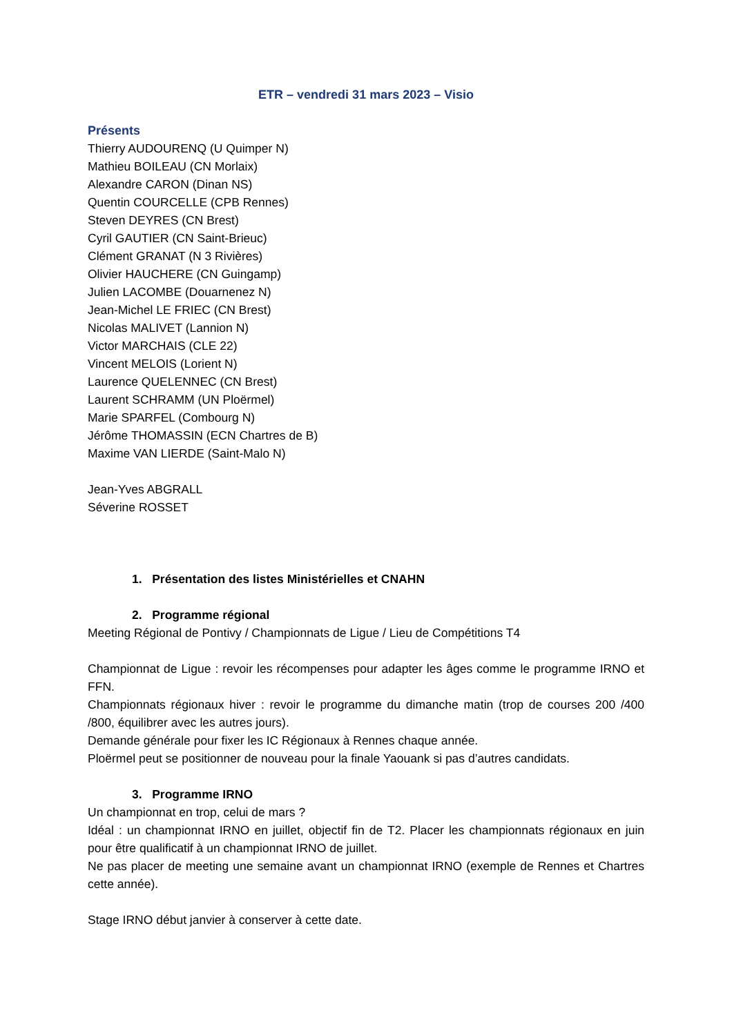ETR – vendredi 31 mars 2023 – Visio
Présents
Thierry AUDOURENQ (U Quimper N)
Mathieu BOILEAU (CN Morlaix)
Alexandre CARON (Dinan NS)
Quentin COURCELLE (CPB Rennes)
Steven DEYRES (CN Brest)
Cyril GAUTIER (CN Saint-Brieuc)
Clément GRANAT (N 3 Rivières)
Olivier HAUCHERE (CN Guingamp)
Julien LACOMBE (Douarnenez N)
Jean-Michel LE FRIEC (CN Brest)
Nicolas MALIVET (Lannion N)
Victor MARCHAIS (CLE 22)
Vincent MELOIS (Lorient N)
Laurence QUELENNEC (CN Brest)
Laurent SCHRAMM (UN Ploërmel)
Marie SPARFEL (Combourg N)
Jérôme THOMASSIN (ECN Chartres de B)
Maxime VAN LIERDE (Saint-Malo N)
Jean-Yves ABGRALL
Séverine ROSSET
1. Présentation des listes Ministérielles et CNAHN
2. Programme régional
Meeting Régional de Pontivy / Championnats de Ligue / Lieu de Compétitions T4
Championnat de Ligue : revoir les récompenses pour adapter les âges comme le programme IRNO et FFN.
Championnats régionaux hiver : revoir le programme du dimanche matin (trop de courses 200 /400 /800, équilibrer avec les autres jours).
Demande générale pour fixer les IC Régionaux à Rennes chaque année.
Ploërmel peut se positionner de nouveau pour la finale Yaouank si pas d’autres candidats.
3. Programme IRNO
Un championnat en trop, celui de mars ?
Idéal : un championnat IRNO en juillet, objectif fin de T2. Placer les championnats régionaux en juin pour être qualificatif à un championnat IRNO de juillet.
Ne pas placer de meeting une semaine avant un championnat IRNO (exemple de Rennes et Chartres cette année).
Stage IRNO début janvier à conserver à cette date.